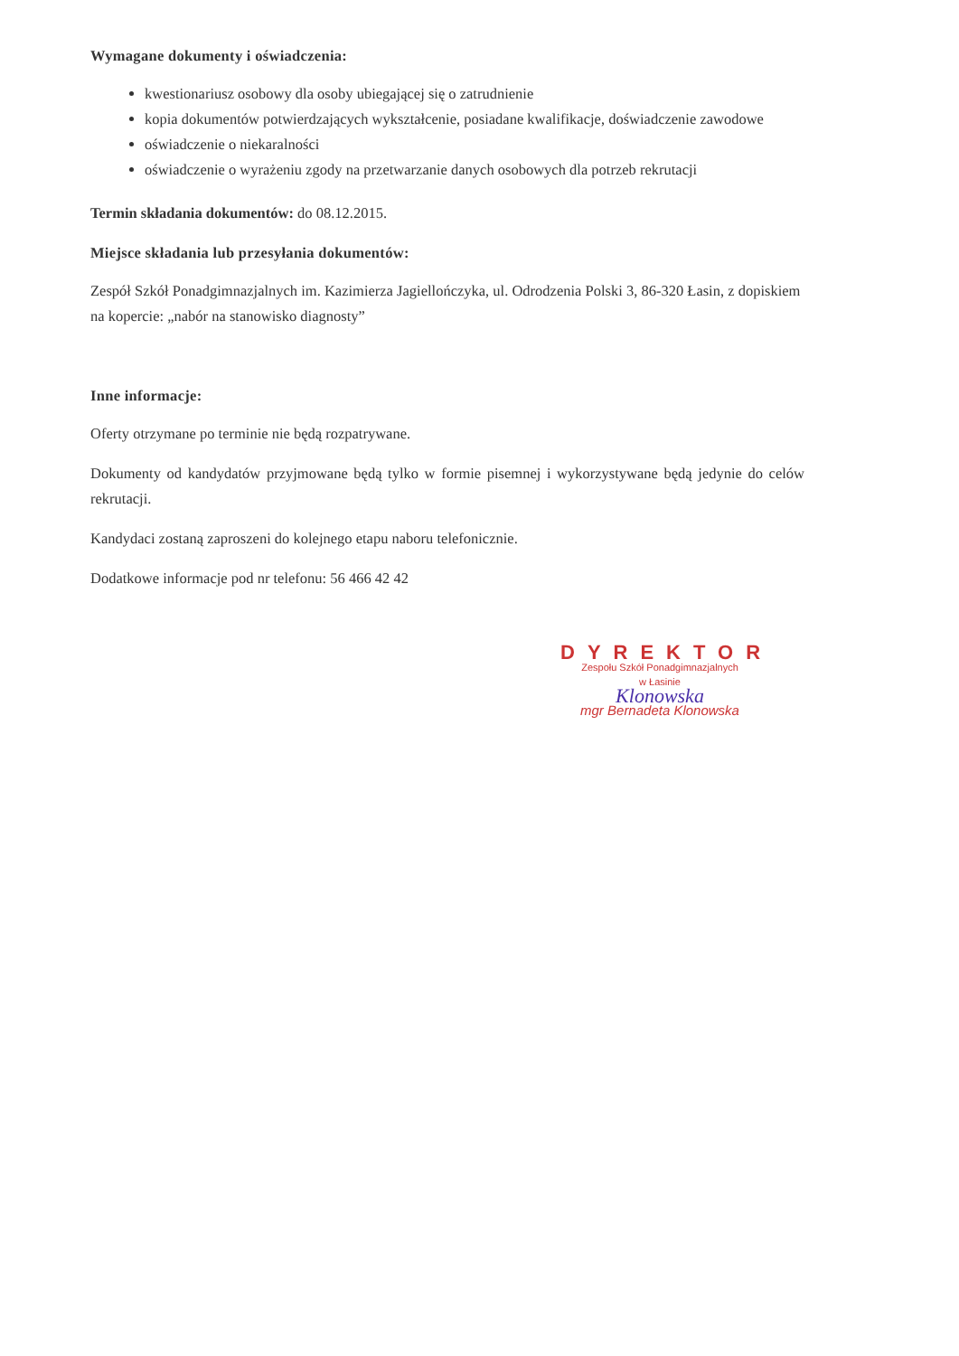Wymagane dokumenty i oświadczenia:
kwestionariusz osobowy dla osoby ubiegającej się o zatrudnienie
kopia dokumentów potwierdzających wykształcenie, posiadane kwalifikacje, doświadczenie zawodowe
oświadczenie o niekaralności
oświadczenie o wyrażeniu zgody na przetwarzanie danych osobowych dla potrzeb rekrutacji
Termin składania dokumentów: do 08.12.2015.
Miejsce składania lub przesyłania dokumentów:
Zespół Szkół Ponadgimnazjalnych im. Kazimierza Jagiellończyka, ul. Odrodzenia Polski 3, 86-320 Łasin, z dopiskiem na kopercie: „nabór na stanowisko diagnosty”
Inne informacje:
Oferty otrzymane po terminie nie będą rozpatrywane.
Dokumenty od kandydatów przyjmowane będą tylko w formie pisemnej i wykorzystywane będą jedynie do celów rekrutacji.
Kandydaci zostaną zaproszeni do kolejnego etapu naboru telefonicznie.
Dodatkowe informacje pod nr telefonu: 56 466 42 42
DYREKTOR
Zespołu Szkół Ponadgimnazjalnych
w Łasinie
Klonowska
mgr Bernadeta Klonowska